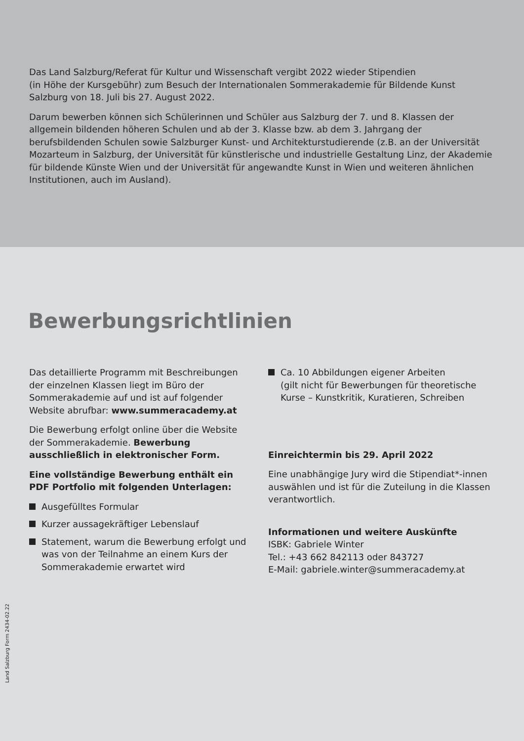Das Land Salzburg/Referat für Kultur und Wissenschaft vergibt 2022 wieder Stipendien
(in Höhe der Kursgebühr) zum Besuch der Internationalen Sommerakademie für Bildende Kunst
Salzburg von 18. Juli bis 27. August 2022.
Darum bewerben können sich Schülerinnen und Schüler aus Salzburg der 7. und 8. Klassen der allgemein bildenden höheren Schulen und ab der 3. Klasse bzw. ab dem 3. Jahrgang der berufsbildenden Schulen sowie Salzburger Kunst- und Architekturstudierende (z.B. an der Universität Mozarteum in Salzburg, der Universität für künstlerische und industrielle Gestaltung Linz, der Akademie für bildende Künste Wien und der Universität für angewandte Kunst in Wien und weiteren ähnlichen Institutionen, auch im Ausland).
Bewerbungsrichtlinien
Das detaillierte Programm mit Beschreibungen der einzelnen Klassen liegt im Büro der Sommerakademie auf und ist auf folgender Website abrufbar: www.summeracademy.at
Die Bewerbung erfolgt online über die Website der Sommerakademie. Bewerbung ausschließlich in elektronischer Form.
Eine vollständige Bewerbung enthält ein PDF Portfolio mit folgenden Unterlagen:
Ausgefülltes Formular
Kurzer aussagekräftiger Lebenslauf
Statement, warum die Bewerbung erfolgt und was von der Teilnahme an einem Kurs der Sommerakademie erwartet wird
Ca. 10 Abbildungen eigener Arbeiten
(gilt nicht für Bewerbungen für theoretische Kurse – Kunstkritik, Kuratieren, Schreiben
Einreichtermin bis 29. April 2022
Eine unabhängige Jury wird die Stipendiat*-innen auswählen und ist für die Zuteilung in die Klassen verantwortlich.
Informationen und weitere Auskünfte
ISBK: Gabriele Winter
Tel.: +43 662 842113 oder 843727
E-Mail: gabriele.winter@summeracademy.at
Land Salzburg Form 2434-02.22